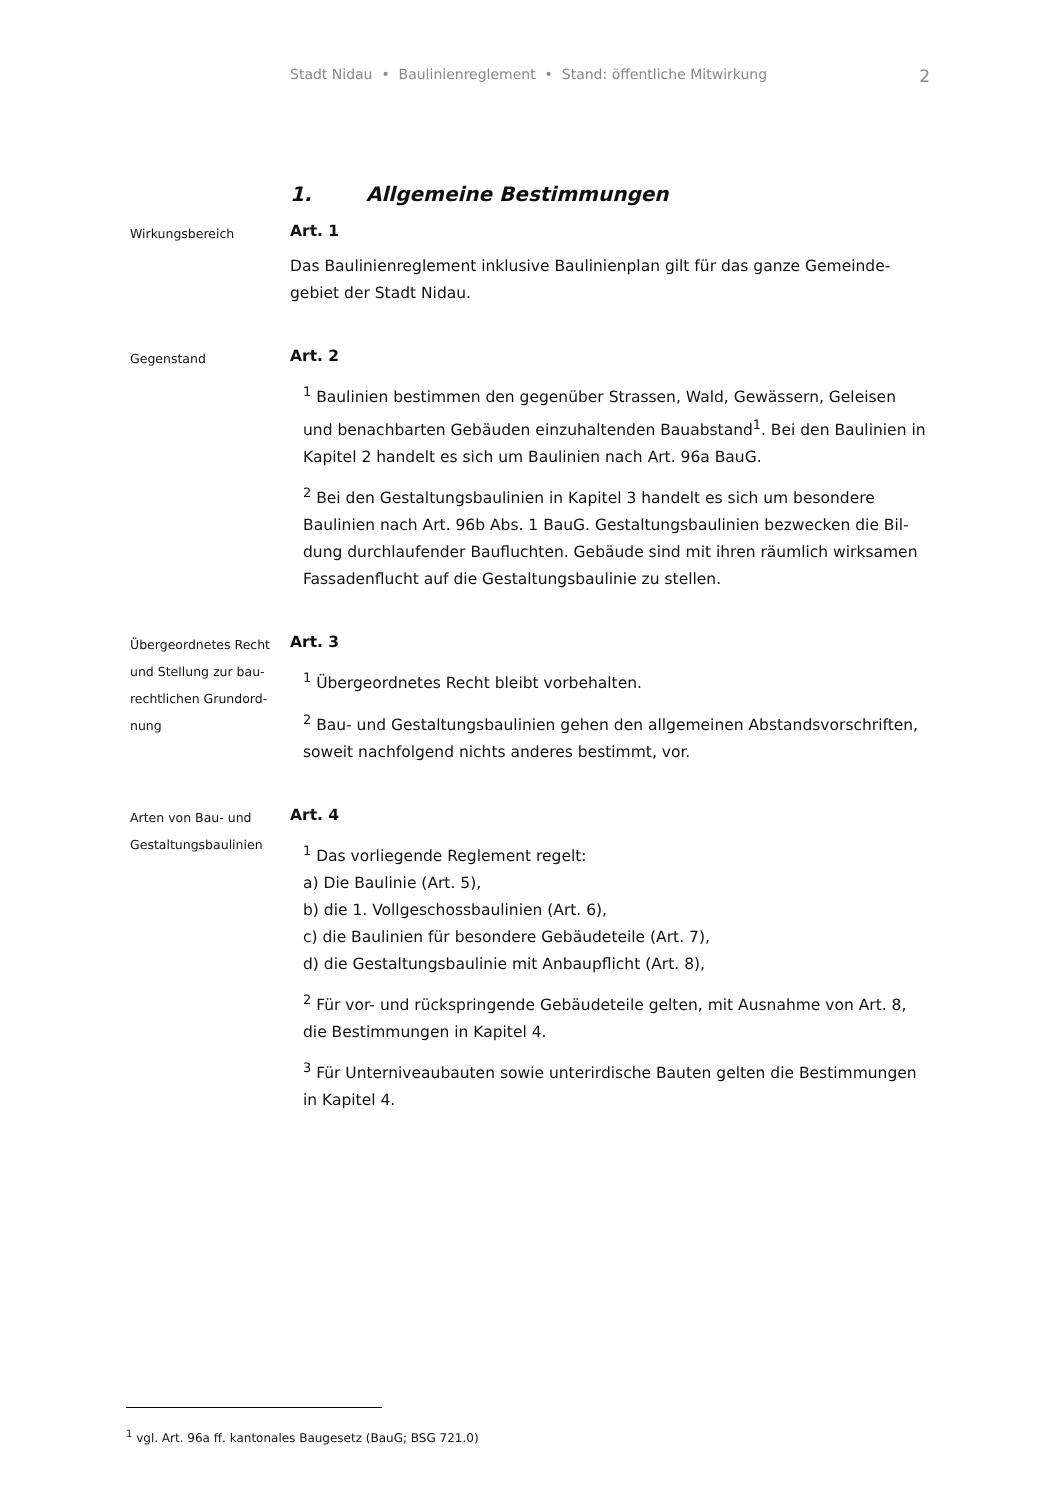Stadt Nidau • Baulinienreglement • Stand: öffentliche Mitwirkung 2
1. Allgemeine Bestimmungen
Wirkungsbereich
Art. 1
Das Baulinienreglement inklusive Baulinienplan gilt für das ganze Gemeinde­gebiet der Stadt Nidau.
Gegenstand
Art. 2
<sup>1</sup> Baulinien bestimmen den gegenüber Strassen, Wald, Gewässern, Geleisen und benachbarten Gebäuden einzuhaltenden Bauabstand<sup>1</sup>. Bei den Baulinien in Kapitel 2 handelt es sich um Baulinien nach Art. 96a BauG.
<sup>2</sup> Bei den Gestaltungsbaulinien in Kapitel 3 handelt es sich um besondere Baulinien nach Art. 96b Abs. 1 BauG. Gestaltungsbaulinien bezwecken die Bil­dung durchlaufender Baufluchten. Gebäude sind mit ihren räumlich wirksa­men Fassadenflucht auf die Gestaltungsbaulinie zu stellen.
Übergeordnetes Recht und Stellung zur bau­rechtlichen Grundord­nung
Art. 3
<sup>1</sup> Übergeordnetes Recht bleibt vorbehalten.
<sup>2</sup> Bau- und Gestaltungsbaulinien gehen den allgemeinen Abstandsvorschrif­ten, soweit nachfolgend nichts anderes bestimmt, vor.
Arten von Bau- und Gestaltungsbaulinien
Art. 4
<sup>1</sup> Das vorliegende Reglement regelt:
a) Die Baulinie (Art. 5),
b) die 1. Vollgeschossbaulinien (Art. 6),
c) die Baulinien für besondere Gebäudeteile (Art. 7),
d) die Gestaltungsbaulinie mit Anbaupflicht (Art. 8),
<sup>2</sup> Für vor- und rückspringende Gebäudeteile gelten, mit Ausnahme von Art. 8, die Bestimmungen in Kapitel 4.
<sup>3</sup> Für Unterniveaubauten sowie unterirdische Bauten gelten die Bestimmun­gen in Kapitel 4.
<sup>1</sup> vgl. Art. 96a ff. kantonales Baugesetz (BauG; BSG 721.0)